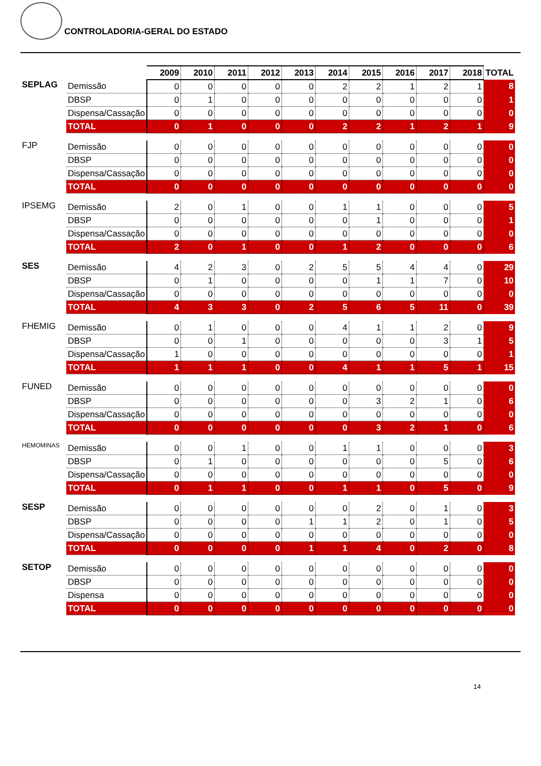CONTROLADORIA-GERAL DO ESTADO
| | | 2009 | 2010 | 2011 | 2012 | 2013 | 2014 | 2015 | 2016 | 2017 | 2018 | TOTAL |
| --- | --- | --- | --- | --- | --- | --- | --- | --- | --- | --- | --- | --- |
| SEPLAG | Demissão | 0 | 0 | 0 | 0 | 0 | 2 | 2 | 1 | 2 | 1 | 8 |
| | DBSP | 0 | 1 | 0 | 0 | 0 | 0 | 0 | 0 | 0 | 0 | 1 |
| | Dispensa/Cassação | 0 | 0 | 0 | 0 | 0 | 0 | 0 | 0 | 0 | 0 | 0 |
| | TOTAL | 0 | 1 | 0 | 0 | 0 | 2 | 2 | 1 | 2 | 1 | 9 |
| FJP | Demissão | 0 | 0 | 0 | 0 | 0 | 0 | 0 | 0 | 0 | 0 | 0 |
| | DBSP | 0 | 0 | 0 | 0 | 0 | 0 | 0 | 0 | 0 | 0 | 0 |
| | Dispensa/Cassação | 0 | 0 | 0 | 0 | 0 | 0 | 0 | 0 | 0 | 0 | 0 |
| | TOTAL | 0 | 0 | 0 | 0 | 0 | 0 | 0 | 0 | 0 | 0 | 0 |
| IPSEMG | Demissão | 2 | 0 | 1 | 0 | 0 | 1 | 1 | 0 | 0 | 0 | 5 |
| | DBSP | 0 | 0 | 0 | 0 | 0 | 0 | 1 | 0 | 0 | 0 | 1 |
| | Dispensa/Cassação | 0 | 0 | 0 | 0 | 0 | 0 | 0 | 0 | 0 | 0 | 0 |
| | TOTAL | 2 | 0 | 1 | 0 | 0 | 1 | 2 | 0 | 0 | 0 | 6 |
| SES | Demissão | 4 | 2 | 3 | 0 | 2 | 5 | 5 | 4 | 4 | 0 | 29 |
| | DBSP | 0 | 1 | 0 | 0 | 0 | 0 | 1 | 1 | 7 | 0 | 10 |
| | Dispensa/Cassação | 0 | 0 | 0 | 0 | 0 | 0 | 0 | 0 | 0 | 0 | 0 |
| | TOTAL | 4 | 3 | 3 | 0 | 2 | 5 | 6 | 5 | 11 | 0 | 39 |
| FHEMIG | Demissão | 0 | 1 | 0 | 0 | 0 | 4 | 1 | 1 | 2 | 0 | 9 |
| | DBSP | 0 | 0 | 1 | 0 | 0 | 0 | 0 | 0 | 3 | 1 | 5 |
| | Dispensa/Cassação | 1 | 0 | 0 | 0 | 0 | 0 | 0 | 0 | 0 | 0 | 1 |
| | TOTAL | 1 | 1 | 1 | 0 | 0 | 4 | 1 | 1 | 5 | 1 | 15 |
| FUNED | Demissão | 0 | 0 | 0 | 0 | 0 | 0 | 0 | 0 | 0 | 0 | 0 |
| | DBSP | 0 | 0 | 0 | 0 | 0 | 0 | 3 | 2 | 1 | 0 | 6 |
| | Dispensa/Cassação | 0 | 0 | 0 | 0 | 0 | 0 | 0 | 0 | 0 | 0 | 0 |
| | TOTAL | 0 | 0 | 0 | 0 | 0 | 0 | 3 | 2 | 1 | 0 | 6 |
| HEMOMINAS | Demissão | 0 | 0 | 1 | 0 | 0 | 1 | 1 | 0 | 0 | 0 | 3 |
| | DBSP | 0 | 1 | 0 | 0 | 0 | 0 | 0 | 0 | 5 | 0 | 6 |
| | Dispensa/Cassação | 0 | 0 | 0 | 0 | 0 | 0 | 0 | 0 | 0 | 0 | 0 |
| | TOTAL | 0 | 1 | 1 | 0 | 0 | 1 | 1 | 0 | 5 | 0 | 9 |
| SESP | Demissão | 0 | 0 | 0 | 0 | 0 | 0 | 2 | 0 | 1 | 0 | 3 |
| | DBSP | 0 | 0 | 0 | 0 | 1 | 1 | 2 | 0 | 1 | 0 | 5 |
| | Dispensa/Cassação | 0 | 0 | 0 | 0 | 0 | 0 | 0 | 0 | 0 | 0 | 0 |
| | TOTAL | 0 | 0 | 0 | 0 | 1 | 1 | 4 | 0 | 2 | 0 | 8 |
| SETOP | Demissão | 0 | 0 | 0 | 0 | 0 | 0 | 0 | 0 | 0 | 0 | 0 |
| | DBSP | 0 | 0 | 0 | 0 | 0 | 0 | 0 | 0 | 0 | 0 | 0 |
| | Dispensa | 0 | 0 | 0 | 0 | 0 | 0 | 0 | 0 | 0 | 0 | 0 |
| | TOTAL | 0 | 0 | 0 | 0 | 0 | 0 | 0 | 0 | 0 | 0 | 0 |
14